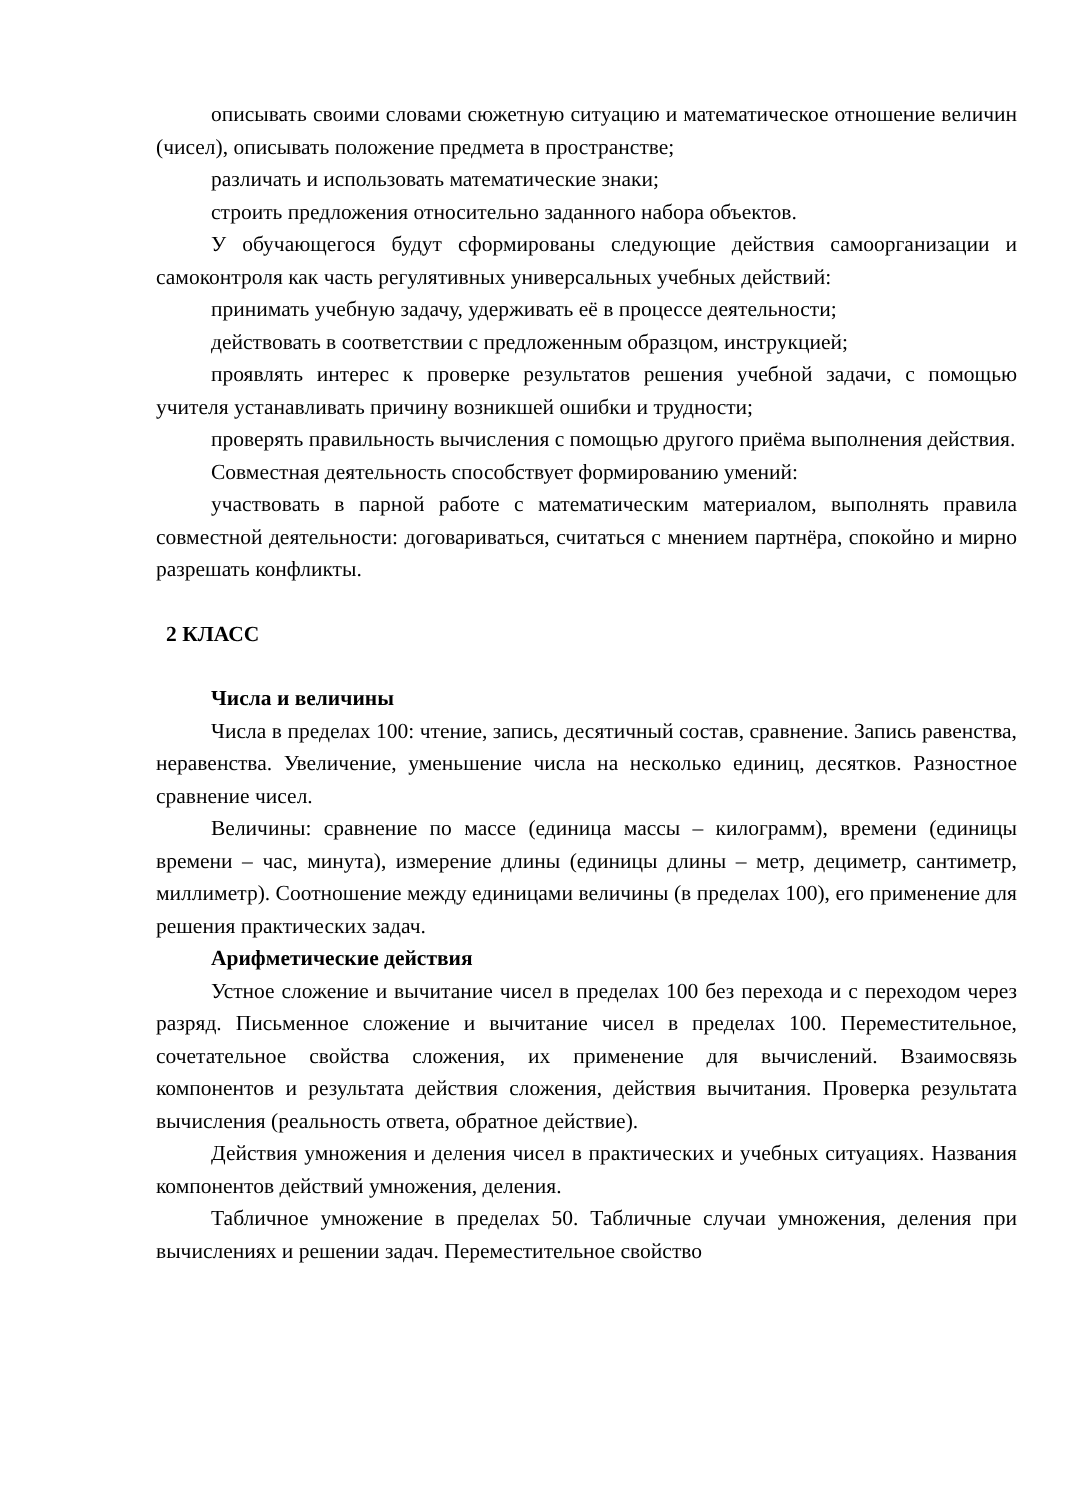описывать своими словами сюжетную ситуацию и математическое отношение величин (чисел), описывать положение предмета в пространстве;
различать и использовать математические знаки;
строить предложения относительно заданного набора объектов.
У обучающегося будут сформированы следующие действия самоорганизации и самоконтроля как часть регулятивных универсальных учебных действий:
принимать учебную задачу, удерживать её в процессе деятельности;
действовать в соответствии с предложенным образцом, инструкцией;
проявлять интерес к проверке результатов решения учебной задачи, с помощью учителя устанавливать причину возникшей ошибки и трудности;
проверять правильность вычисления с помощью другого приёма выполнения действия.
Совместная деятельность способствует формированию умений:
участвовать в парной работе с математическим материалом, выполнять правила совместной деятельности: договариваться, считаться с мнением партнёра, спокойно и мирно разрешать конфликты.
2 КЛАСС
Числа и величины
Числа в пределах 100: чтение, запись, десятичный состав, сравнение. Запись равенства, неравенства. Увеличение, уменьшение числа на несколько единиц, десятков. Разностное сравнение чисел.
Величины: сравнение по массе (единица массы – килограмм), времени (единицы времени – час, минута), измерение длины (единицы длины – метр, дециметр, сантиметр, миллиметр). Соотношение между единицами величины (в пределах 100), его применение для решения практических задач.
Арифметические действия
Устное сложение и вычитание чисел в пределах 100 без перехода и с переходом через разряд. Письменное сложение и вычитание чисел в пределах 100. Переместительное, сочетательное свойства сложения, их применение для вычислений. Взаимосвязь компонентов и результата действия сложения, действия вычитания. Проверка результата вычисления (реальность ответа, обратное действие).
Действия умножения и деления чисел в практических и учебных ситуациях. Названия компонентов действий умножения, деления.
Табличное умножение в пределах 50. Табличные случаи умножения, деления при вычислениях и решении задач. Переместительное свойство